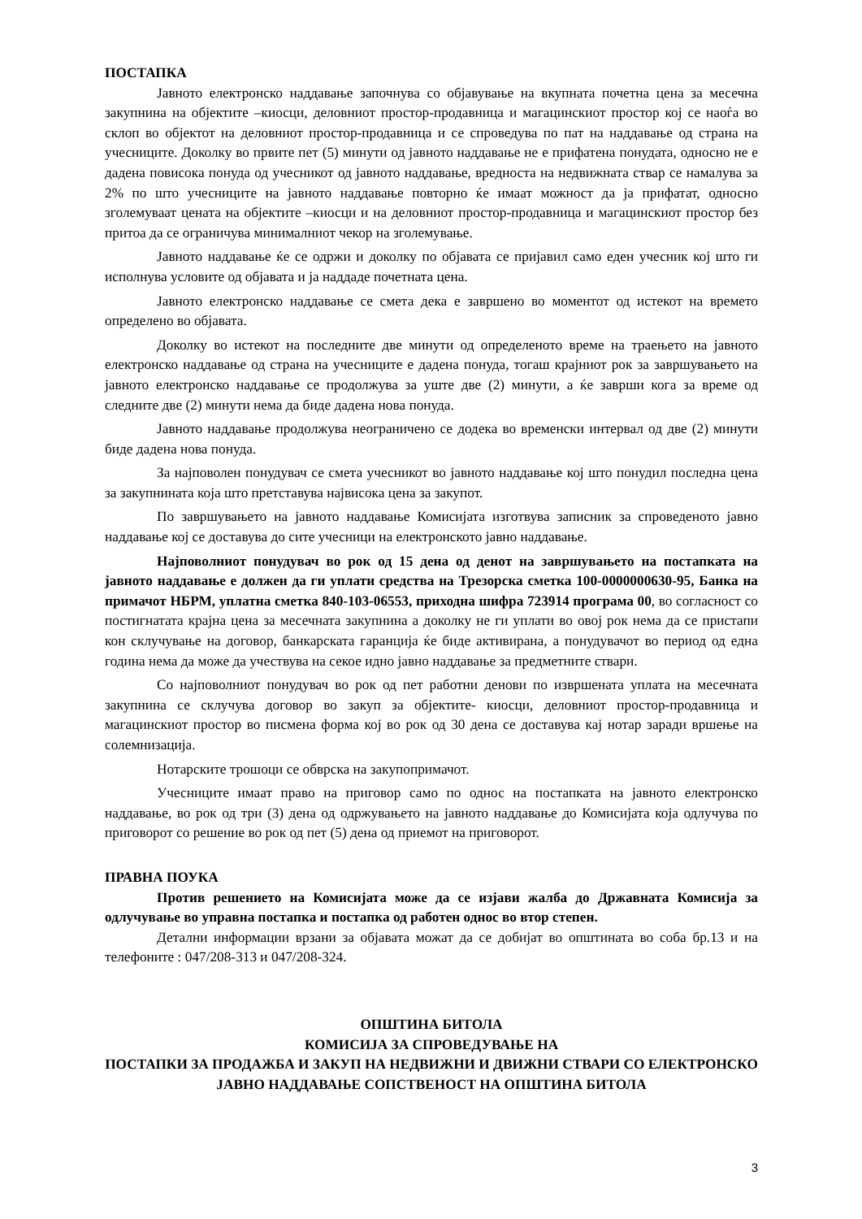ПОСТАПКА
Јавното електронско наддавање започнува со објавување на вкупната почетна цена за месечна закупнина на објектите –киосци, деловниот простор-продавница и магацинскиот простор кој се наоѓа во склоп во објектот на деловниот простор-продавница и се спроведува по пат на наддавање од страна на учесниците. Доколку во првите пет (5) минути од јавното наддавање не е прифатена понудата, односно не е дадена повисока понуда од учесникот од јавното наддавање, вредноста на недвижната ствар се намалува за 2% по што учесниците на јавното наддавање повторно ќе имаат можност да ја прифатат, односно зголемуваат цената на објектите –киосци и на деловниот простор-продавница и магацинскиот простор без притоа да се ограничува минималниот чекор на зголемување.
Јавното наддавање ќе се одржи и доколку по објавата се пријавил само еден учесник кој што ги исполнува условите од објавата и ја наддаде почетната цена.
Јавното електронско наддавање се смета дека е завршено во моментот од истекот на времето определено во објавата.
Доколку во истекот на последните две минути од определеното време на траењето на јавното електронско наддавање од страна на учесниците е дадена понуда, тогаш крајниот рок за завршувањето на јавното електронско наддавање се продолжува за уште две (2) минути, а ќе заврши кога за време од следните две (2) минути нема да биде дадена нова понуда.
Јавното наддавање продолжува неограничено се додека во временски интервал од две (2) минути биде дадена нова понуда.
За најповолен понудувач се смета учесникот во јавното наддавање кој што понудил последна цена за закупнината која што претставува највисока цена за закупот.
По завршувањето на јавното наддавање Комисијата изготвува записник за спроведеното јавно наддавање кој се доставува до сите учесници на електронското јавно наддавање.
Најповолниот понудувач во рок од 15 дена од денот на завршувањето на постапката на јавното наддавање е должен да ги уплати средства на Трезорска сметка 100-0000000630-95, Банка на примачот НБРМ, уплатна сметка 840-103-06553, приходна шифра 723914 програма 00, во согласност со постигнатата крајна цена за месечната закупнина а доколку не ги уплати во овој рок нема да се пристапи кон склучување на договор, банкарската гаранција ќе биде активирана, а понудувачот во период од една година нема да може да учествува на секое идно јавно наддавање за предметните ствари.
Со најповолниот понудувач во рок од пет работни денови по извршената уплата на месечната закупнина се склучува договор во закуп за објектите- киосци, деловниот простор-продавница и магацинскиот простор во писмена форма кој во рок од 30 дена се доставува кај нотар заради вршење на солемнизација.
Нотарските трошоци се обврска на закупопримачот.
Учесниците имаат право на приговор само по однос на постапката на јавното електронско наддавање, во рок од три (3) дена од одржувањето на јавното наддавање до Комисијата која одлучува по приговорот со решение во рок од пет (5) дена од приемот на приговорот.
ПРАВНА ПОУКА
Против решението на Комисијата може да се изјави жалба до Државната Комисија за одлучување во управна постапка и постапка од работен однос во втор степен.
Детални информации врзани за објавата можат да се добијат во општината во соба бр.13 и на телефоните : 047/208-313 и 047/208-324.
ОПШТИНА БИТОЛА
КОМИСИЈА ЗА СПРОВЕДУВАЊЕ НА
ПОСТАПКИ ЗА ПРОДАЖБА И ЗАКУП НА НЕДВИЖНИ И ДВИЖНИ СТВАРИ СО ЕЛЕКТРОНСКО ЈАВНО НАДДАВАЊЕ СОПСТВЕНОСТ НА ОПШТИНА БИТОЛА
3